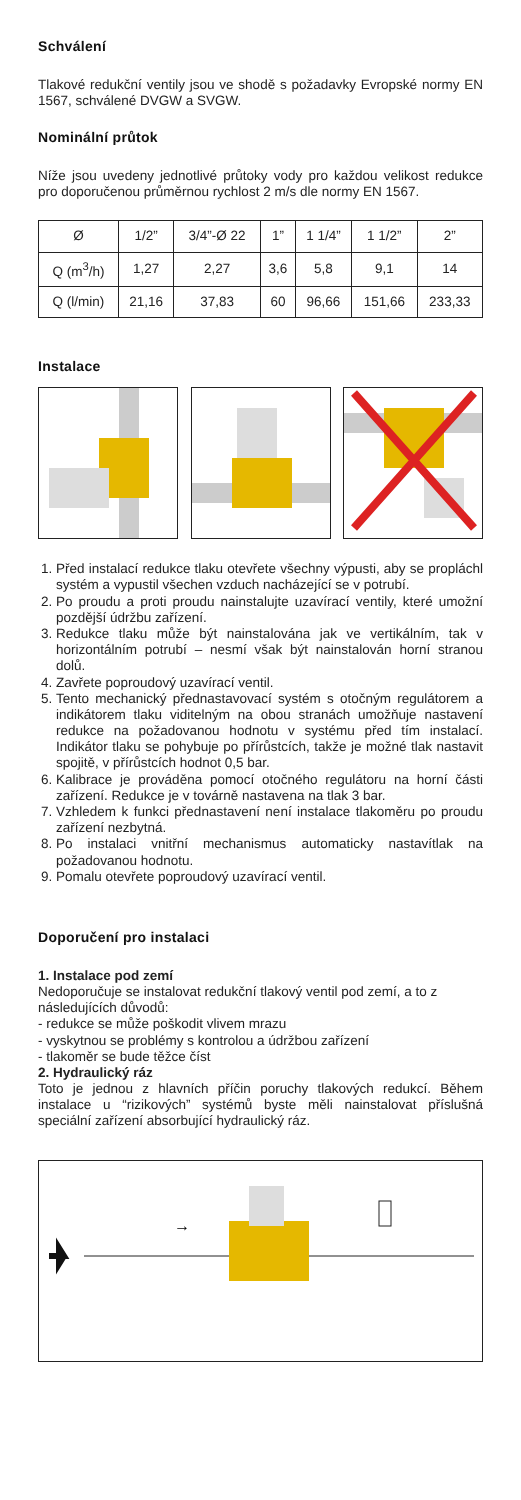Schválení
Tlakové redukční ventily jsou ve shodě s požadavky Evropské normy EN 1567, schválené DVGW a SVGW.
Nominální průtok
Níže jsou uvedeny jednotlivé průtoky vody pro každou velikost redukce pro doporučenou průměrnou rychlost 2 m/s dle normy EN 1567.
| Ø | 1/2” | 3/4”-Ø 22 | 1” | 1 1/4” | 1 1/2” | 2” |
| Q (m<sup>3</sup>/h) | 1,27 | 2,27 | 3,6 | 5,8 | 9,1 | 14 |
| Q (l/min) | 21,16 | 37,83 | 60 | 96,66 | 151,66 | 233,33 |
Instalace
1. Před instalací redukce tlaku otevřete všechny výpusti, aby se propláchl systém a vypustil všechen vzduch nacházející se v potrubí.
2. Po proudu a proti proudu nainstalujte uzavírací ventily, které umožní pozdější údržbu zařízení.
3. Redukce tlaku může být nainstalována jak ve vertikálním, tak v horizontálním potrubí – nesmí však být nainstalován horní stranou dolů.
4. Zavřete poproudový uzavírací ventil.
5. Tento mechanický přednastavovací systém s otočným regulátorem a indikátorem tlaku viditelným na obou stranách umožňuje nastavení redukce na požadovanou hodnotu v systému před tím instalací. Indikátor tlaku se pohybuje po přírůstcích, takže je možné tlak nastavit spojitě, v přírůstcích hodnot 0,5 bar.
6. Kalibrace je prováděna pomocí otočného regulátoru na horní části zařízení. Redukce je v továrně nastavena na tlak 3 bar.
7. Vzhledem k funkci přednastavení není instalace tlakoměru po proudu zařízení nezbytná.
8. Po instalaci vnitřní mechanismus automaticky nastavítlak na požadovanou hodnotu.
9. Pomalu otevřete poproudový uzavírací ventil.
Doporučení pro instalaci
1. Instalace pod zemí
Nedoporučuje se instalovat redukční tlakový ventil pod zemí, a to z následujících důvodů:
- redukce se může poškodit vlivem mrazu
- vyskytnou se problémy s kontrolou a údržbou zařízení
- tlakoměr se bude těžce číst
2. Hydraulický ráz
Toto je jednou z hlavních příčin poruchy tlakových redukcí. Během instalace u “rizikových” systémů byste měli nainstalovat příslušná speciální zařízení absorbující hydraulický ráz.
→